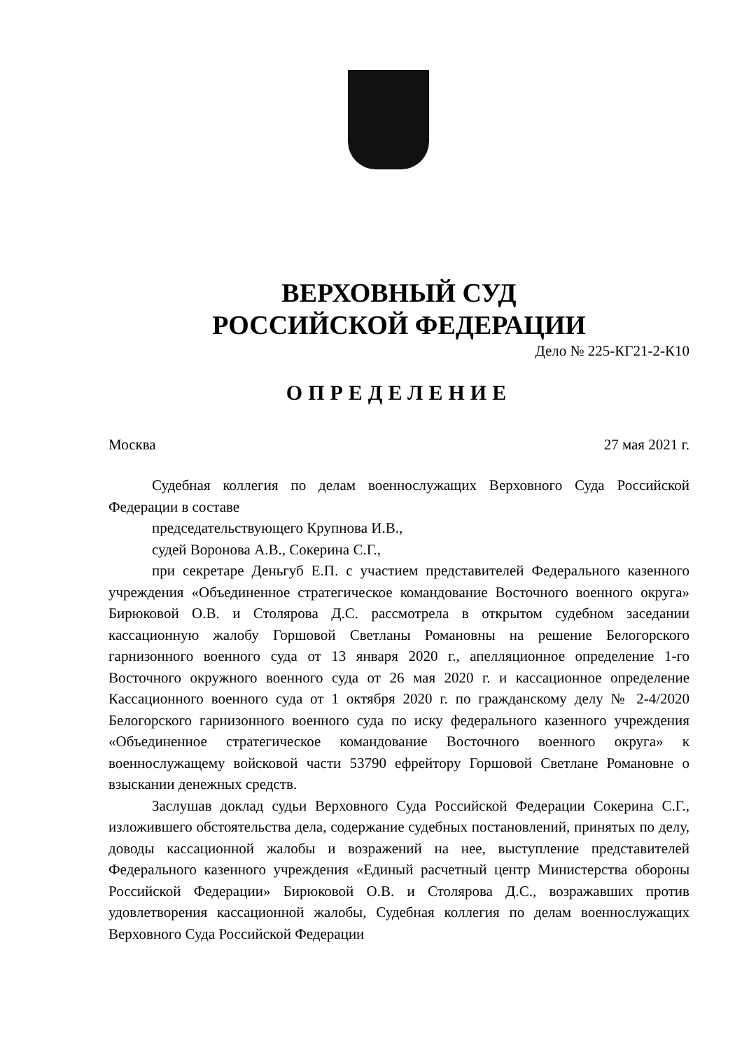ВЕРХОВНЫЙ СУД
РОССИЙСКОЙ ФЕДЕРАЦИИ
Дело № 225-КГ21-2-К10
ОПРЕДЕЛЕНИЕ
Москва 27 мая 2021 г.
Судебная коллегия по делам военнослужащих Верховного Суда Российской Федерации в составе
председательствующего Крупнова И.В.,
судей Воронова А.В., Сокерина С.Г.,
при секретаре Деньгуб Е.П. с участием представителей Федерального казенного учреждения «Объединенное стратегическое командование Восточного военного округа» Бирюковой О.В. и Столярова Д.С. рассмотрела в открытом судебном заседании кассационную жалобу Горшовой Светланы Романовны на решение Белогорского гарнизонного военного суда от 13 января 2020 г., апелляционное определение 1-го Восточного окружного военного суда от 26 мая 2020 г. и кассационное определение Кассационного военного суда от 1 октября 2020 г. по гражданскому делу № 2-4/2020 Белогорского гарнизонного военного суда по иску федерального казенного учреждения «Объединенное стратегическое командование Восточного военного округа» к военнослужащему войсковой части 53790 ефрейтору Горшовой Светлане Романовне о взыскании денежных средств.
Заслушав доклад судьи Верховного Суда Российской Федерации Сокерина С.Г., изложившего обстоятельства дела, содержание судебных постановлений, принятых по делу, доводы кассационной жалобы и возражений на нее, выступление представителей Федерального казенного учреждения «Единый расчетный центр Министерства обороны Российской Федерации» Бирюковой О.В. и Столярова Д.С., возражавших против удовлетворения кассационной жалобы, Судебная коллегия по делам военнослужащих Верховного Суда Российской Федерации